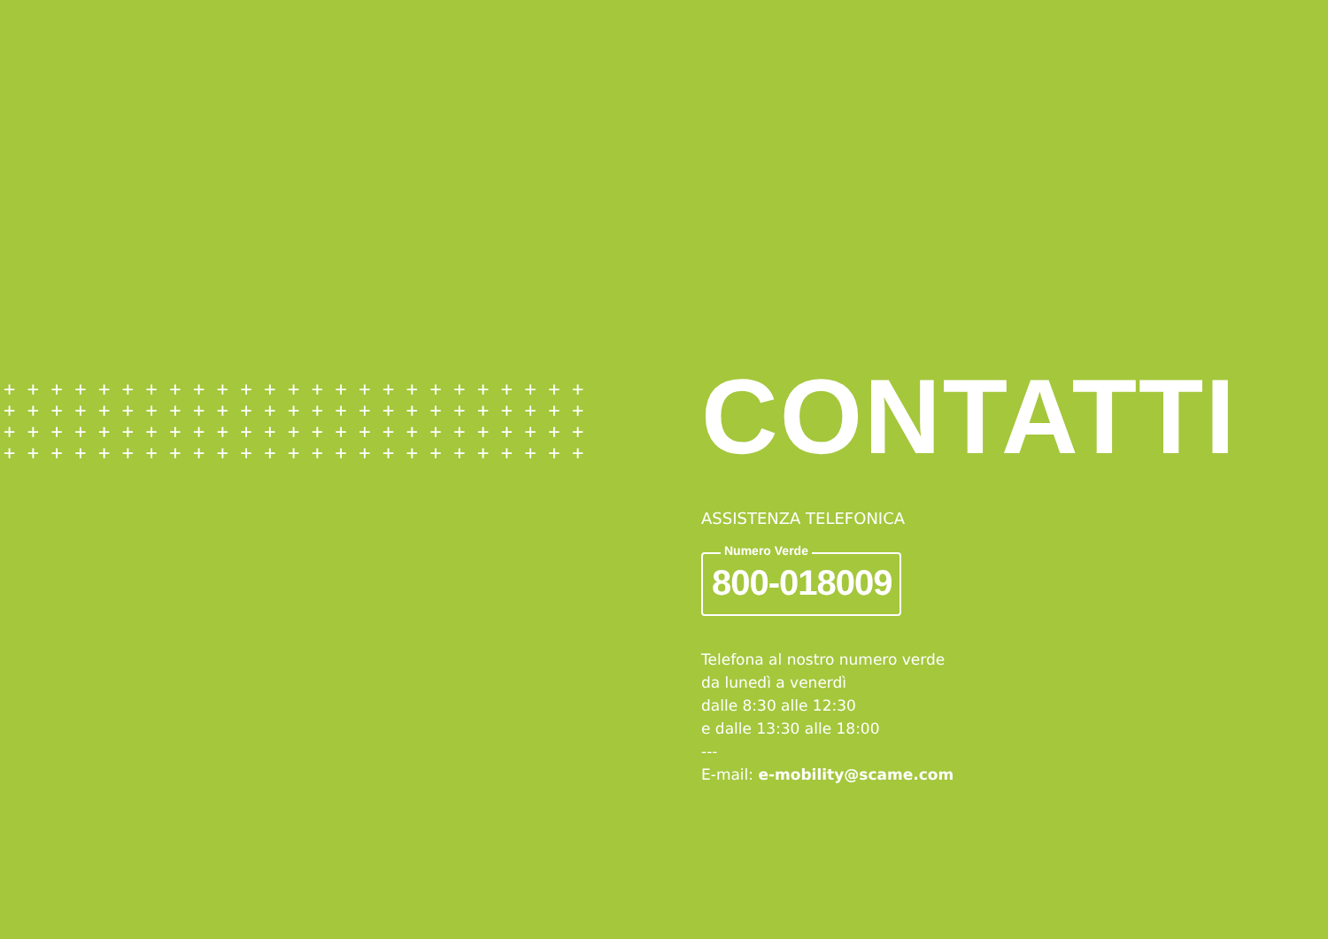+++++++++++++++++++++++++ +++++++++++++++++++++++++ +++++++++++++++++++++++++ +++++++++++++++++++++++++
CONTATTI
ASSISTENZA TELEFONICA
Numero Verde
800-018009
Telefona al nostro numero verde
da lunedì a venerdì
dalle 8:30 alle 12:30
e dalle 13:30 alle 18:00
---
E-mail: e-mobility@scame.com